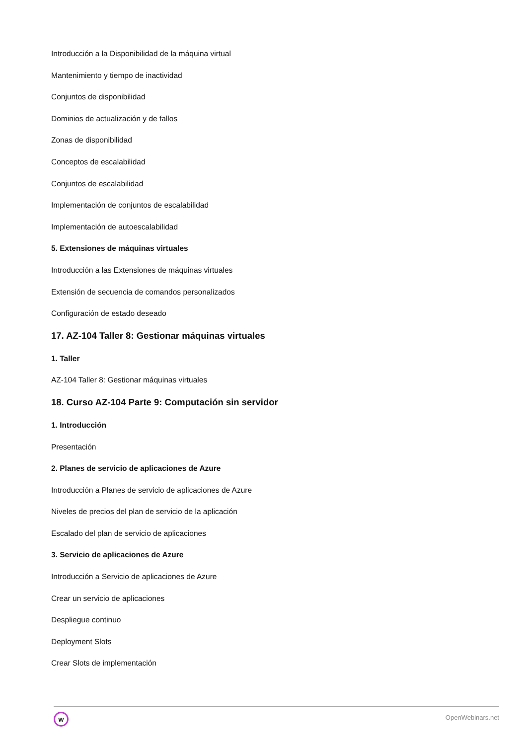Introducción a la Disponibilidad de la máquina virtual
Mantenimiento y tiempo de inactividad
Conjuntos de disponibilidad
Dominios de actualización y de fallos
Zonas de disponibilidad
Conceptos de escalabilidad
Conjuntos de escalabilidad
Implementación de conjuntos de escalabilidad
Implementación de autoescalabilidad
5. Extensiones de máquinas virtuales
Introducción a las Extensiones de máquinas virtuales
Extensión de secuencia de comandos personalizados
Configuración de estado deseado
17. AZ-104 Taller 8: Gestionar máquinas virtuales
1. Taller
AZ-104 Taller 8: Gestionar máquinas virtuales
18. Curso AZ-104 Parte 9: Computación sin servidor
1. Introducción
Presentación
2. Planes de servicio de aplicaciones de Azure
Introducción a Planes de servicio de aplicaciones de Azure
Niveles de precios del plan de servicio de la aplicación
Escalado del plan de servicio de aplicaciones
3. Servicio de aplicaciones de Azure
Introducción a Servicio de aplicaciones de Azure
Crear un servicio de aplicaciones
Despliegue continuo
Deployment Slots
Crear Slots de implementación
w
OpenWebinars.net